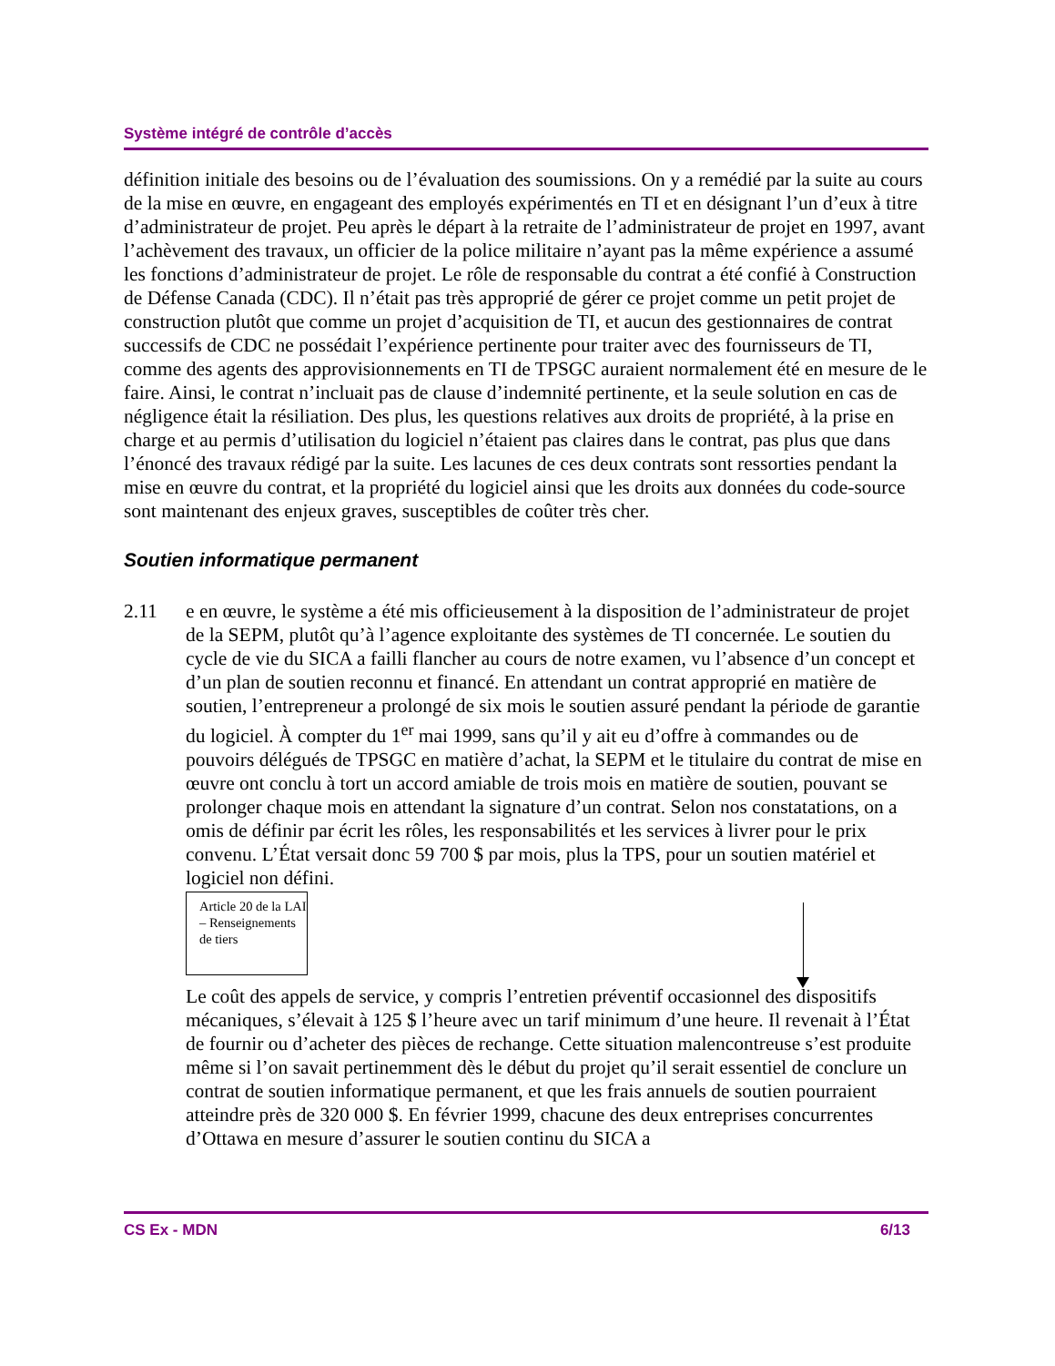Système intégré de contrôle d’accès
définition initiale des besoins ou de l’évaluation des soumissions. On y a remédié par la suite au cours de la mise en œuvre, en engageant des employés expérimentés en TI et en désignant l’un d’eux à titre d’administrateur de projet. Peu après le départ à la retraite de l’administrateur de projet en 1997, avant l’achèvement des travaux, un officier de la police militaire n’ayant pas la même expérience a assumé les fonctions d’administrateur de projet. Le rôle de responsable du contrat a été confié à Construction de Défense Canada (CDC). Il n’était pas très approprié de gérer ce projet comme un petit projet de construction plutôt que comme un projet d’acquisition de TI, et aucun des gestionnaires de contrat successifs de CDC ne possédait l’expérience pertinente pour traiter avec des fournisseurs de TI, comme des agents des approvisionnements en TI de TPSGC auraient normalement été en mesure de le faire. Ainsi, le contrat n’incluait pas de clause d’indemnité pertinente, et la seule solution en cas de négligence était la résiliation. Des plus, les questions relatives aux droits de propriété, à la prise en charge et au permis d’utilisation du logiciel n’étaient pas claires dans le contrat, pas plus que dans l’énoncé des travaux rédigé par la suite. Les lacunes de ces deux contrats sont ressorties pendant la mise en œuvre du contrat, et la propriété du logiciel ainsi que les droits aux données du code-source sont maintenant des enjeux graves, susceptibles de coûter très cher.
Soutien informatique permanent
2.11 e en œuvre, le système a été mis officieusement à la disposition de l’administrateur de projet de la SEPM, plutôt qu’à l’agence exploitante des systèmes de TI concernée. Le soutien du cycle de vie du SICA a failli flancher au cours de notre examen, vu l’absence d’un concept et d’un plan de soutien reconnu et financé. En attendant un contrat approprié en matière de soutien, l’entrepreneur a prolongé de six mois le soutien assuré pendant la période de garantie du logiciel. À compter du 1<sup>er</sup> mai 1999, sans qu’il y ait eu d’offre à commandes ou de pouvoirs délégués de TPSGC en matière d’achat, la SEPM et le titulaire du contrat de mise en œuvre ont conclu à tort un accord amiable de trois mois en matière de soutien, pouvant se prolonger chaque mois en attendant la signature d’un contrat. Selon nos constatations, on a omis de définir par écrit les rôles, les responsabilités et les services à livrer pour le prix convenu. L’État versait donc 59 700 $ par mois, plus la TPS, pour un soutien matériel et logiciel non défini.
Article 20 de la LAI – Renseignements de tiers
Le coût des appels de service, y compris l’entretien préventif occasionnel des dispositifs mécaniques, s’élevait à 125 $ l’heure avec un tarif minimum d’une heure. Il revenait à l’État de fournir ou d’acheter des pièces de rechange. Cette situation malencontreuse s’est produite même si l’on savait pertinemment dès le début du projet qu’il serait essentiel de conclure un contrat de soutien informatique permanent, et que les frais annuels de soutien pourraient atteindre près de 320 000 $. En février 1999, chacune des deux entreprises concurrentes d’Ottawa en mesure d’assurer le soutien continu du SICA a
CS Ex - MDN 6/13